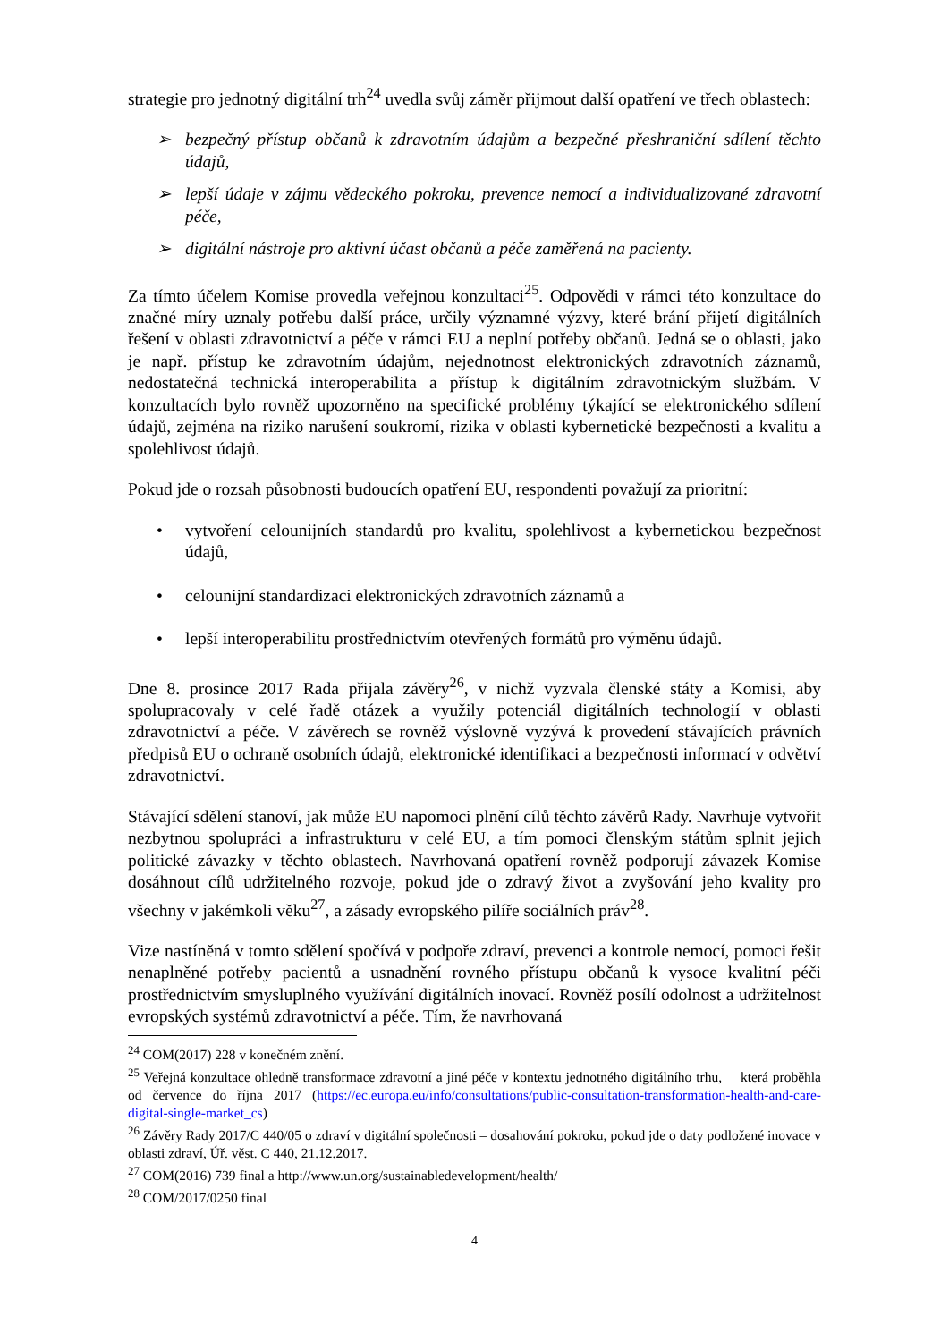strategie pro jednotný digitální trh<sup>24</sup> uvedla svůj záměr přijmout další opatření ve třech oblastech:
➢ bezpečný přístup občanů k zdravotním údajům a bezpečné přeshraniční sdílení těchto údajů,
➢ lepší údaje v zájmu vědeckého pokroku, prevence nemocí a individualizované zdravotní péče,
➢ digitální nástroje pro aktivní účast občanů a péče zaměřená na pacienty.
Za tímto účelem Komise provedla veřejnou konzultaci<sup>25</sup>. Odpovědi v rámci této konzultace do značné míry uznaly potřebu další práce, určily významné výzvy, které brání přijetí digitálních řešení v oblasti zdravotnictví a péče v rámci EU a neplní potřeby občanů. Jedná se o oblasti, jako je např. přístup ke zdravotním údajům, nejednotnost elektronických zdravotních záznamů, nedostatečná technická interoperabilita a přístup k digitálním zdravotnickým službám. V konzultacích bylo rovněž upozorněno na specifické problémy týkající se elektronického sdílení údajů, zejména na riziko narušení soukromí, rizika v oblasti kybernetické bezpečnosti a kvalitu a spolehlivost údajů.
Pokud jde o rozsah působnosti budoucích opatření EU, respondenti považují za prioritní:
• vytvoření celounijních standardů pro kvalitu, spolehlivost a kybernetickou bezpečnost údajů,
• celounijní standardizaci elektronických zdravotních záznamů a
• lepší interoperabilitu prostřednictvím otevřených formátů pro výměnu údajů.
Dne 8. prosince 2017 Rada přijala závěry<sup>26</sup>, v nichž vyzvala členské státy a Komisi, aby spolupracovaly v celé řadě otázek a využily potenciál digitálních technologií v oblasti zdravotnictví a péče. V závěrech se rovněž výslovně vyzývá k provedení stávajících právních předpisů EU o ochraně osobních údajů, elektronické identifikaci a bezpečnosti informací v odvětví zdravotnictví.
Stávající sdělení stanoví, jak může EU napomoci plnění cílů těchto závěrů Rady. Navrhuje vytvořit nezbytnou spolupráci a infrastrukturu v celé EU, a tím pomoci členským státům splnit jejich politické závazky v těchto oblastech. Navrhovaná opatření rovněž podporují závazek Komise dosáhnout cílů udržitelného rozvoje, pokud jde o zdravý život a zvyšování jeho kvality pro všechny v jakémkoli věku<sup>27</sup>, a zásady evropského pilíře sociálních práv<sup>28</sup>.
Vize nastíněná v tomto sdělení spočívá v podpoře zdraví, prevenci a kontrole nemocí, pomoci řešit nenaplněné potřeby pacientů a usnadnění rovného přístupu občanů k vysoce kvalitní péči prostřednictvím smysluplného využívání digitálních inovací. Rovněž posílí odolnost a udržitelnost evropských systémů zdravotnictví a péče. Tím, že navrhovaná
<sup>24</sup> COM(2017) 228 v konečném znění.
<sup>25</sup> Veřejná konzultace ohledně transformace zdravotní a jiné péče v kontextu jednotného digitálního trhu, která proběhla od července do října 2017 (https://ec.europa.eu/info/consultations/public-consultation-transformation-health-and-care-digital-single-market_cs)
<sup>26</sup> Závěry Rady 2017/C 440/05 o zdraví v digitální společnosti – dosahování pokroku, pokud jde o daty podložené inovace v oblasti zdraví, Úř. věst. C 440, 21.12.2017.
<sup>27</sup> COM(2016) 739 final a http://www.un.org/sustainabledevelopment/health/
<sup>28</sup> COM/2017/0250 final
4